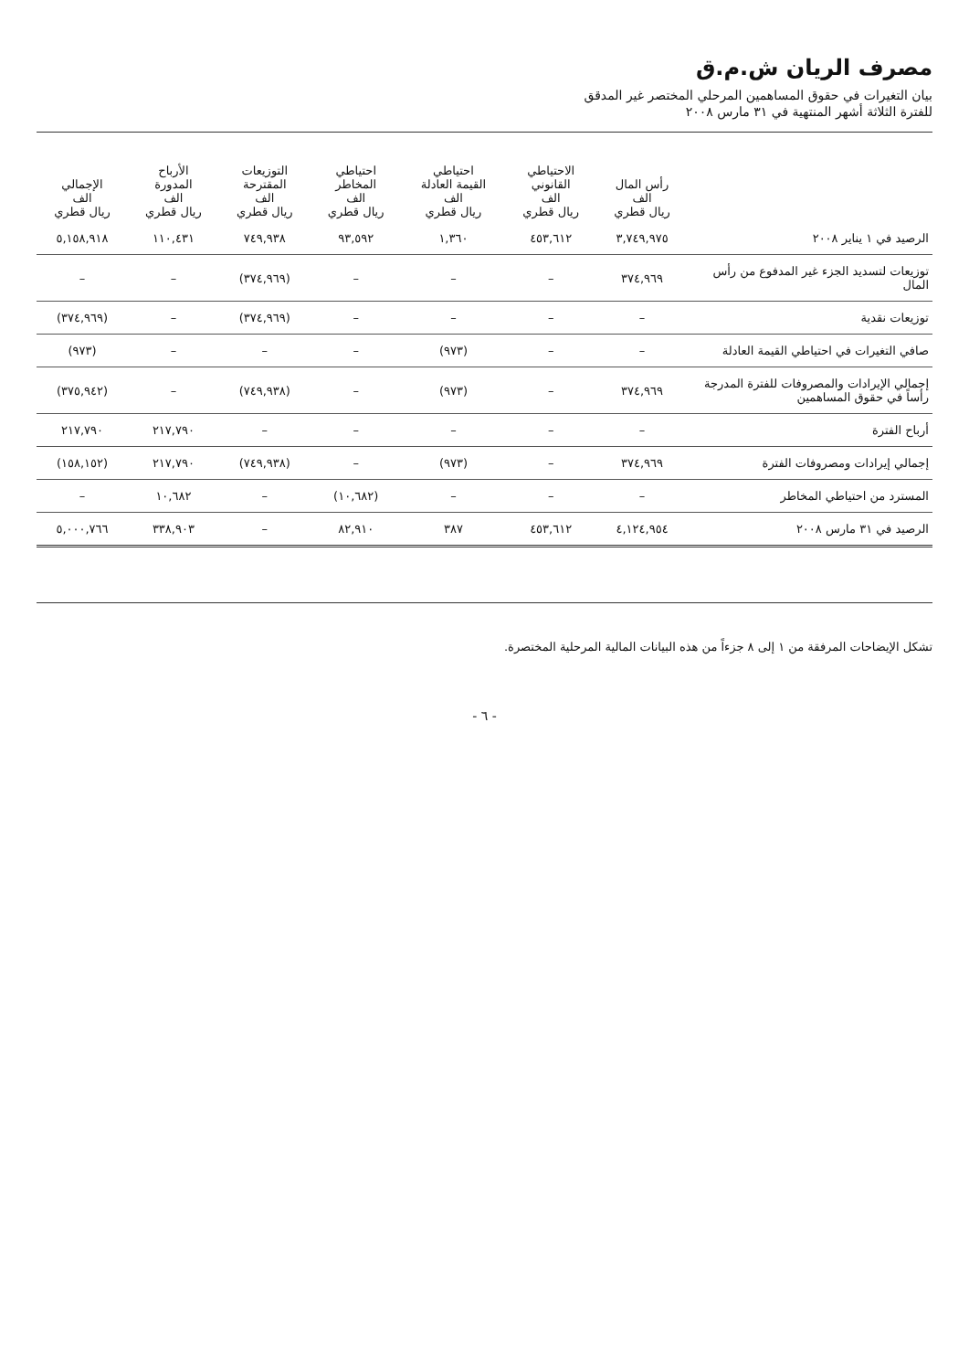مصرف الريان ش.م.ق
بيان التغيرات في حقوق المساهمين المرحلي المختصر غير المدقق
للفترة الثلاثة أشهر المنتهية في ٣١ مارس ٢٠٠٨
| | رأس المال الف ريال قطري | الاحتياطي القانوني الف ريال قطري | احتياطي القيمة العادلة الف ريال قطري | احتياطي المخاطر الف ريال قطري | التوزيعات المقترحة الف ريال قطري | الأرباح المدورة الف ريال قطري | الإجمالي الف ريال قطري |
| --- | --- | --- | --- | --- | --- | --- | --- |
| الرصيد في ١ يناير ٢٠٠٨ | ٣,٧٤٩,٩٧٥ | ٤٥٣,٦١٢ | ١,٣٦٠ | ٩٣,٥٩٢ | ٧٤٩,٩٣٨ | ١١٠,٤٣١ | ٥,١٥٨,٩١٨ |
| توزيعات لتسديد الجزء غير المدفوع من رأس المال | ٣٧٤,٩٦٩ | – | – | – | (٣٧٤,٩٦٩) | – | – |
| توزيعات نقدية | – | – | – | – | (٣٧٤,٩٦٩) | – | (٣٧٤,٩٦٩) |
| صافي التغيرات في احتياطي القيمة العادلة | – | – | (٩٧٣) | – | – | – | (٩٧٣) |
| إجمالي الإيرادات والمصروفات للفترة المدرجة رأساً في حقوق المساهمين | ٣٧٤,٩٦٩ | – | (٩٧٣) | – | (٧٤٩,٩٣٨) | – | (٣٧٥,٩٤٢) |
| أرباح الفترة | – | – | – | – | – | ٢١٧,٧٩٠ | ٢١٧,٧٩٠ |
| إجمالي إيرادات ومصروفات الفترة | ٣٧٤,٩٦٩ | – | (٩٧٣) | – | (٧٤٩,٩٣٨) | ٢١٧,٧٩٠ | (١٥٨,١٥٢) |
| المسترد من احتياطي المخاطر | – | – | – | (١٠,٦٨٢) | – | ١٠,٦٨٢ | – |
| الرصيد في ٣١ مارس ٢٠٠٨ | ٤,١٢٤,٩٥٤ | ٤٥٣,٦١٢ | ٣٨٧ | ٨٢,٩١٠ | – | ٣٣٨,٩٠٣ | ٥,٠٠٠,٧٦٦ |
تشكل الإيضاحات المرفقة من ١ إلى ٨ جزءاً من هذه البيانات المالية المرحلية المختصرة.
- ٦ -